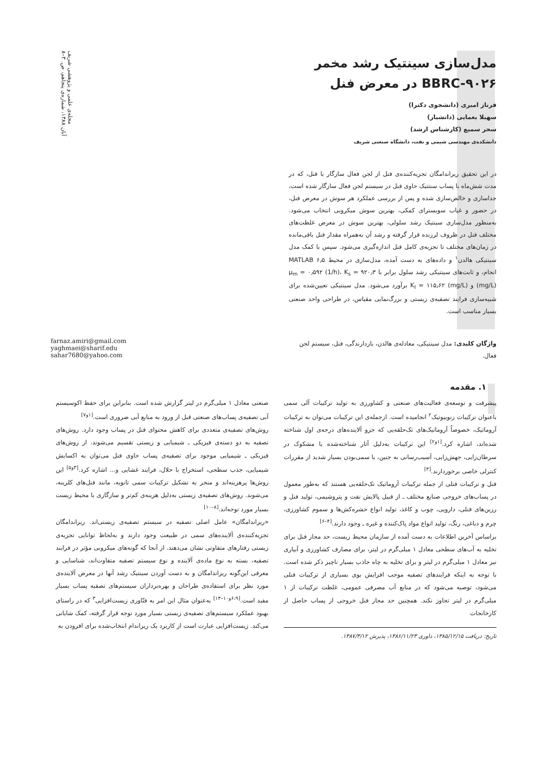مجله‌ی علمی و پژوهشی شریف
آبان ۱۳۸۸، شماره‌ی پنجاهم، ص. ۳–۸
مدل‌سازی سینتیک رشد مخمر BBRC-۹۰۲۶ در معرض فنل
فرناز امیری (دانشجوی دکترا)
سهیلا یغمایی (دانشیار)
سحر سمیع (کارشناس ارشد)
دانشکده‌ی مهندسی شیمی و نفت، دانشگاه صنعتی شریف
در این تحقیق ریزاندامگان تجزیه‌کننده‌ی فنل از لجن فعال سازگار با فنل، که در مدت شش‌ماه با پساب سنتتیک حاوی فنل در سیستم لجن فعال سازگار شده است، جداسازی و خالص‌سازی شده و پس از بررسی عملکرد هر سوش در معرض فنل، در حضور و غیاب سوبسترای کمکی، بهترین سوش میکروبی انتخاب می‌شود. به‌منظور مدل‌سازی سینتیک رشد سلولی، بهترین سوش در معرض غلظت‌های مختلف فنل در ظروف لرزنده قرار گرفته و رشد آن به‌همراه مقدار فنل باقی‌مانده در زمان‌های مختلف تا تجزیه‌ی کامل فنل اندازه‌گیری می‌شود. سپس با کمک مدل سینتیکی هالدن<sup>۱</sup> و داده‌های به دست آمده، مدل‌سازی در محیط MATLAB ۶٫۵ انجام، و ثابت‌های سینتیکی رشد سلول برابر با μ<sub>m</sub> = ۰٫۵۹۲ (1/h)، K<sub>s</sub> = ۹۲۰٫۳ (mg/L) و K<sub>I</sub> = ۱۱۵٫۶۲ (mg/L) برآورد می‌شود. مدل سینتیکی تعیین‌شده برای شبیه‌سازی فرایند تصفیه‌ی زیستی و بزرگ‌نمایی مقیاس، در طراحی واحد صنعتی بسیار مناسب است.
واژگان کلیدی: مدل سینتیکی، معادله‌ی هالدن، بازدارندگی، فنل، سیستم لجن فعال.
farnaz.amiri@gmail.com
yaghmaei@sharif.edu
sahar7680@yahoo.com
۱. مقدمه
پیشرفت و توسعه‌ی فعالیت‌های صنعتی و کشاورزی به تولید ترکیبات آلی سمی باعنوان ترکیبات زنوبیوتیک<sup>۲</sup> انجامیده است. ازجمله‌ی این ترکیبات می‌توان به ترکیبات آروماتیک، خصوصاً آروماتیک‌های تک‌حلقه‌یی که جزو آلاینده‌های درجه‌ی اول شناخته شده‌اند، اشاره کرد.<sup>[۱و۲]</sup> این ترکیبات به‌دلیل آثار شناخته‌شده یا مشکوک در سرطان‌زایی، جهش‌زایی، آسیب‌رسانی به جنین، یا سمی‌بودن بسیار شدید از مقررات کنترلی خاصی برخوردارند.<sup>[۳]</sup>
فنل و ترکیبات فنلی از جمله ترکیبات آروماتیک تک‌حلقه‌یی هستند که به‌طور معمول در پساب‌های خروجی صنایع مختلف ـ از قبیل پالایش نفت و پتروشیمی، تولید فنل و رزین‌های فنلی، دارویی، چوب و کاغذ، تولید انواع حشره‌کش‌ها و سموم کشاورزی، چرم و دباغی، رنگ، تولید انواع مواد پاک‌کننده و غیره ـ وجود دارند.<sup>[۴–۶]</sup>
براساس آخرین اطلاعات به دست آمده از سازمان محیط زیست، حد مجاز فنل برای تخلیه به آب‌های سطحی معادل ۱ میلی‌گرم در لیتر، برای مصارف کشاورزی و آبیاری نیز معادل ۱ میلی‌گرم در لیتر و برای تخلیه به چاه جاذب بسیار ناچیز ذکر شده است. با توجه به اینکه فرایندهای تصفیه موجب افزایش بوی بسیاری از ترکیبات فنلی می‌شود، توصیه می‌شود که در منابع آب مصرفی عمومی، غلظت ترکیبات از ۱ میلی‌گرم در لیتر تجاوز نکند. همچنین حد مجاز فنل خروجی از پساب حاصل از کارخانجات
تاریخ: دریافت ۱۳۸۵/۱۲/۱۵، داوری ۱۳۸۶/۱۱/۲۳، پذیرش ۱۳۸۷/۳/۱۲.
صنعتی معادل ۱ میلی‌گرم در لیتر گزارش شده است. بنابراین برای حفظ اکوسیستم آبی تصفیه‌ی پساب‌های صنعتی قبل از ورود به منابع آبی ضروری است.<sup>[۱و۷]</sup>
روش‌های تصفیه‌ی متعددی برای کاهش محتوای فنل در پساب وجود دارد. روش‌های تصفیه به دو دسته‌ی فیزیکی ـ شیمیایی و زیستی تقسیم می‌شوند. از روش‌های فیزیکی ـ شیمیایی موجود برای تصفیه‌ی پساب حاوی فنل می‌توان به اکسایش شیمیایی، جذب سطحی، استخراج با حلال، فرایند غشایی و... اشاره کرد.<sup>[۳و۵]</sup> این روش‌ها پرهزینه‌اند و منجر به تشکیل ترکیبات سمی ثانویه، مانند فنل‌های کلرینه، می‌شوند. روش‌های تصفیه‌ی زیستی به‌دلیل هزینه‌ی کم‌تر و سازگاری با محیط زیست بسیار مورد توجه‌اند.<sup>[۸–۱۰]</sup>
«ریزاندامگان» عامل اصلی تصفیه در سیستم تصفیه‌ی زیستی‌اند. ریزاندامگان تجزیه‌کننده‌ی آلاینده‌های سمی در طبیعت وجود دارند و به‌لحاظ توانایی تجزیه‌ی زیستی رفتارهای متفاوتی نشان می‌دهند. از آنجا که گونه‌های میکروبی مؤثر در فرایند تصفیه، بسته به نوع ماده‌ی آلاینده و نوع سیستم تصفیه متفاوت‌اند، شناسایی و معرفی این‌گونه ریزاندامگان و به دست آوردن سینتیک رشد آنها در معرض آلاینده‌ی مورد نظر برای استفاده‌ی طراحان و بهره‌برداران سیستم‌های تصفیه پساب بسیار مفید است.<sup>[۶،۹و۱۰–۱۳]</sup> به‌عنوان مثال این امر به فنّاوری زیست‌افزایی<sup>۳</sup> که در راستای بهبود عملکرد سیستم‌های تصفیه‌ی زیستی بسیار مورد توجه قرار گرفته، کمک شایانی می‌کند. زیست‌افزایی عبارت است از کاربرد یک ریزاندام انتخاب‌شده برای افزودن به